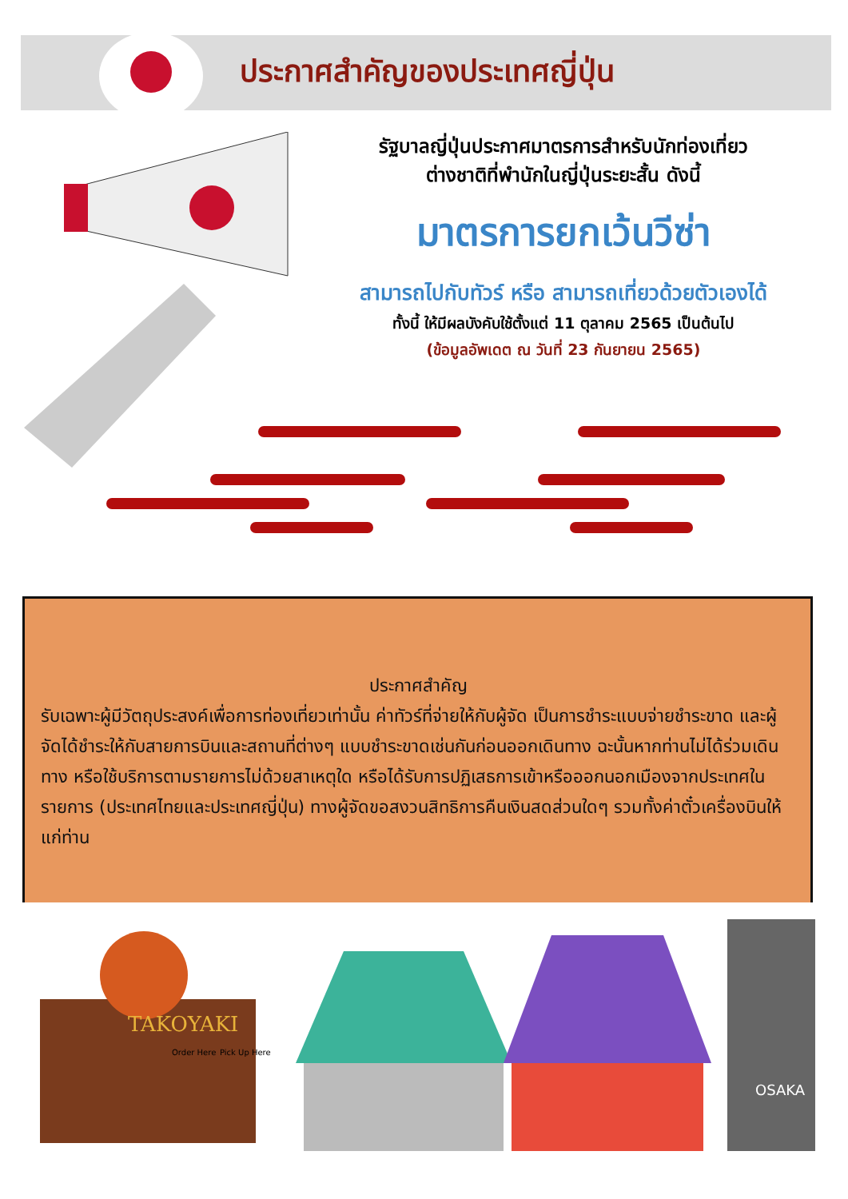ประกาศสำคัญของประเทศญี่ปุ่น
รัฐบาลญี่ปุ่นประกาศมาตรการสำหรับนักท่องเที่ยว
ต่างชาติที่พำนักในญี่ปุ่นระยะสั้น ดังนี้
มาตรการยกเว้นวีซ่า
สามารถไปกับทัวร์ หรือ สามารถเที่ยวด้วยตัวเองได้
ทั้งนี้ ให้มีผลบังคับใช้ตั้งแต่ 11 ตุลาคม 2565 เป็นต้นไป
(ข้อมูลอัพเดต ณ วันที่ 23 กันยายน 2565)
ประกาศสำคัญ
รับเฉพาะผู้มีวัตถุประสงค์เพื่อการท่องเที่ยวเท่านั้น ค่าทัวร์ที่จ่ายให้กับผู้จัด เป็นการชำระแบบจ่ายชำระขาด และผู้จัดได้ชำระให้กับสายการบินและสถานที่ต่างๆ แบบชำระขาดเช่นกันก่อนออกเดินทาง ฉะนั้นหากท่านไม่ได้ร่วมเดินทาง หรือใช้บริการตามรายการไม่ด้วยสาเหตุใด หรือได้รับการปฏิเสธการเข้าหรือออกนอกเมืองจากประเทศในรายการ (ประเทศไทยและประเทศญี่ปุ่น) ทางผู้จัดขอสงวนสิทธิการคืนเงินสดส่วนใดๆ รวมทั้งค่าตั๋วเครื่องบินให้แก่ท่าน
TAKOYAKI
Order Here
Pick Up Here
OSAKA